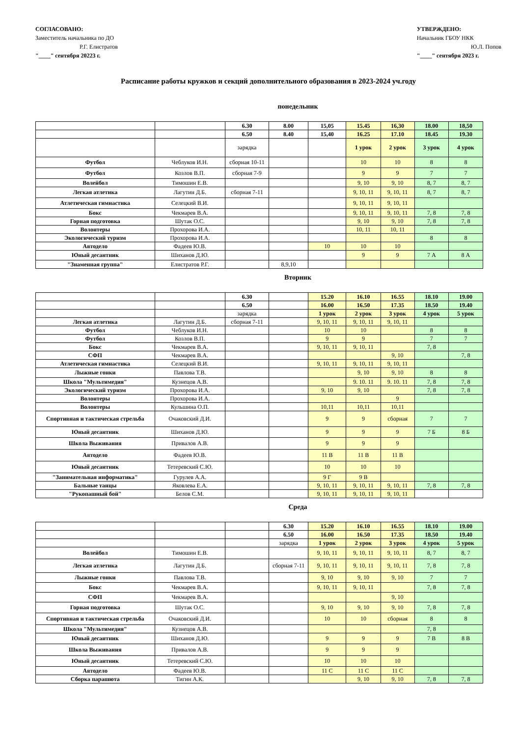СОГЛАСОВАНО:
Заместитель начальника по ДО
Р.Г. Елистратов
"____" сентября 20223 г.
УТВЕРЖДЕНО:
Начальник ГБОУ НКК
Ю.Л. Попов
"____" сентября 2023 г.
Расписание работы кружков и секций дополнительного образования в 2023-2024 уч.году
понедельник
| | | 6.30 | 8.00 | 15,05 | 15.45 | 16,30 | 18.00 | 18,50 |
| | | 6.50 | 8.40 | 15,40 | 16.25 | 17.10 | 18.45 | 19.30 |
| | | зарядка | | | 1 урок | 2 урок | 3 урок | 4 урок |
| Футбол | Чеблуков И.Н. | сборная 10-11 | | | 10 | 10 | 8 | 8 |
| Футбол | Козлов В.П. | сборная 7-9 | | | 9 | 9 | 7 | 7 |
| Волейбол | Тимошин Е.В. | | | | 9, 10 | 9, 10 | 8, 7 | 8, 7 |
| Легкая атлетика | Лагутин Д.Б. | сборная 7-11 | | | 9, 10, 11 | 9, 10, 11 | 8, 7 | 8, 7 |
| Атлетическая гимнастика | Селецкий В.И. | | | | 9, 10, 11 | 9, 10, 11 | | |
| Бокс | Чекмарев В.А. | | | | 9, 10, 11 | 9, 10, 11 | 7, 8 | 7, 8 |
| Горная подготовка | Шутак О.С. | | | | 9, 10 | 9, 10 | 7, 8 | 7, 8 |
| Волонтеры | Прохорова И.А. | | | | 10, 11 | 10, 11 | | |
| Экологический туризм | Прохорова И.А. | | | | | | 8 | 8 |
| Автодело | Фадеев Ю.В. | | | 10 | 10 | 10 | | |
| Юный десантник | Шиханов Д.Ю. | | | | 9 | 9 | 7 А | 8 А |
| "Знаменная группа" | Елистратов Р.Г. | | 8,9,10 | | | | | |
Вторник
| | | 6.30 | | 15.20 | 16.10 | 16.55 | 18.10 | 19.00 |
| | | 6.50 | | 16.00 | 16.50 | 17.35 | 18.50 | 19.40 |
| | | зарядка | | 1 урок | 2 урок | 3 урок | 4 урок | 5 урок |
| Легкая атлетика | Лагутин Д.Б. | сборная 7-11 | | 9, 10, 11 | 9, 10, 11 | 9, 10, 11 | | |
| Футбол | Чеблуков И.Н. | | | 10 | 10 | | 8 | 8 |
| Футбол | Козлов В.П. | | | 9 | 9 | | 7 | 7 |
| Бокс | Чекмарев В.А. | | | 9, 10, 11 | 9, 10, 11 | | 7, 8 | |
| СФП | Чекмарев В.А. | | | | | 9, 10 | | 7, 8 |
| Атлетическая гимнастика | Селецкий В.И. | | | 9, 10, 11 | 9, 10, 11 | 9, 10, 11 | | |
| Лыжные гонки | Павлова Т.В. | | | | 9, 10 | 9, 10 | 8 | 8 |
| Школа "Мультимедия" | Кузнецов А.В. | | | | 9. 10. 11 | 9. 10. 11 | 7, 8 | 7, 8 |
| Экологический туризм | Прохорова И.А. | | | 9, 10 | 9, 10 | | 7, 8 | 7, 8 |
| Волонтеры | Прохорова И.А. | | | | | 9 | | |
| Волонтеры | Кульшина О.П. | | | 10,11 | 10,11 | 10,11 | | |
| Спортивная и тактическая стрельба | Очаковский Д.И. | | | 9 | 9 | сборная | 7 | 7 |
| Юный десантник | Шиханов Д.Ю. | | | 9 | 9 | 9 | 7 Б | 8 Б |
| Школа Выживания | Привалов А.В. | | | 9 | 9 | 9 | | |
| Автодело | Фадеев Ю.В. | | | 11 В | 11 В | 11 В | | |
| Юный десантник | Тетеревский С.Ю. | | | 10 | 10 | 10 | | |
| "Занимательная информатика" | Гурулев А.А. | | | 9 Г | 9 В | | | |
| Бальные танцы | Яковлева Е.А. | | | 9, 10, 11 | 9, 10, 11 | 9, 10, 11 | 7, 8 | 7, 8 |
| "Рукопашный бой" | Белов С.М. | | | 9, 10, 11 | 9, 10, 11 | 9, 10, 11 | | |
Среда
| | | | 6.30 | 15.20 | 16.10 | 16.55 | 18.10 | 19.00 |
| | | | 6.50 | 16.00 | 16.50 | 17.35 | 18.50 | 19.40 |
| | | | зарядка | 1 урок | 2 урок | 3 урок | 4 урок | 5 урок |
| Волейбол | Тимошин Е.В. | | | 9, 10, 11 | 9, 10, 11 | 9, 10, 11 | 8, 7 | 8, 7 |
| Легкая атлетика | Лагутин Д.Б. | | сборная 7-11 | 9, 10, 11 | 9, 10, 11 | 9, 10, 11 | 7, 8 | 7, 8 |
| Лыжные гонки | Павлова Т.В. | | | 9, 10 | 9, 10 | 9, 10 | 7 | 7 |
| Бокс | Чекмарев В.А. | | | 9, 10, 11 | 9, 10, 11 | | 7, 8 | 7, 8 |
| СФП | Чекмарев В.А. | | | | | 9, 10 | | |
| Горная подготовка | Шутак О.С. | | | 9, 10 | 9, 10 | 9, 10 | 7, 8 | 7, 8 |
| Спортивная и тактическая стрельба | Очаковский Д.И. | | | 10 | 10 | сборная | 8 | 8 |
| Школа "Мультимедия" | Кузнецов А.В. | | | | | | 7, 8 | |
| Юный десантник | Шиханов Д.Ю. | | | 9 | 9 | 9 | 7 В | 8 В |
| Школа Выживания | Привалов А.В. | | | 9 | 9 | 9 | | |
| Юный десантник | Тетеревский С.Ю. | | | 10 | 10 | 10 | | |
| Автодело | Фадеев Ю.В. | | | 11 С | 11 С | 11 С | | |
| Сборка парашюта | Тигин А.К. | | | | 9, 10 | 9, 10 | 7, 8 | 7, 8 |